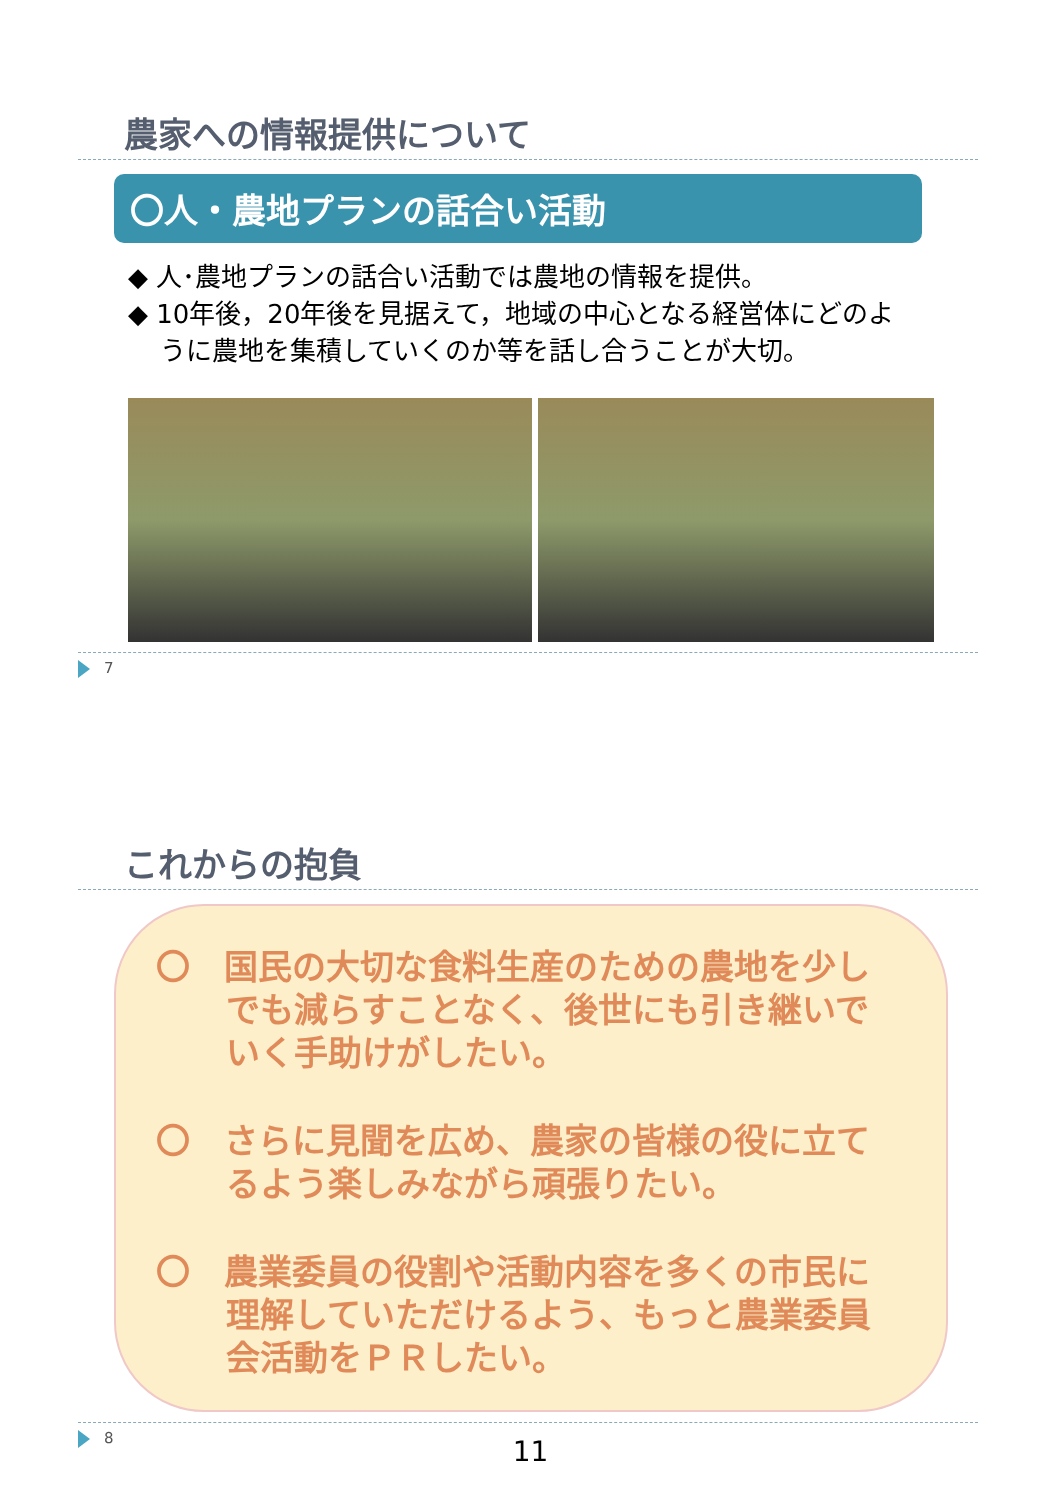農家への情報提供について
〇人・農地プランの話合い活動
◆ 人･農地プランの話合い活動では農地の情報を提供。
◆ 10年後，20年後を見据えて，地域の中心となる経営体にどのように農地を集積していくのか等を話し合うことが大切。
7
これからの抱負
〇　国民の大切な食料生産のための農地を少しでも減らすことなく、後世にも引き継いでいく手助けがしたい。
〇　さらに見聞を広め、農家の皆様の役に立てるよう楽しみながら頑張りたい。
〇　農業委員の役割や活動内容を多くの市民に理解していただけるよう、もっと農業委員会活動をＰＲしたい。
8
11